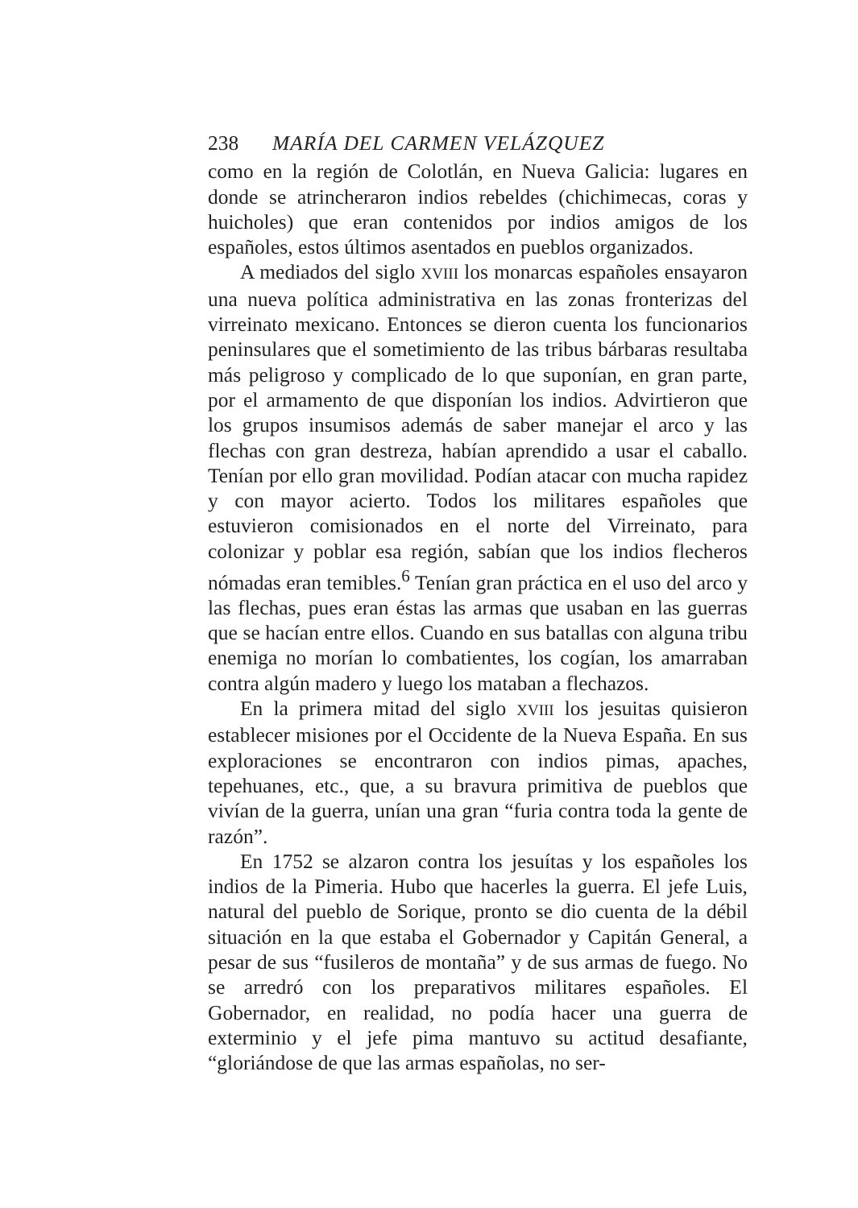238 MARÍA DEL CARMEN VELÁZQUEZ
como en la región de Colotlán, en Nueva Galicia: lugares en donde se atrincheraron indios rebeldes (chichimecas, coras y huicholes) que eran contenidos por indios amigos de los españoles, estos últimos asentados en pueblos organizados.
A mediados del siglo XVIII los monarcas españoles ensayaron una nueva política administrativa en las zonas fronterizas del virreinato mexicano. Entonces se dieron cuenta los funcionarios peninsulares que el sometimiento de las tribus bárbaras resultaba más peligroso y complicado de lo que suponían, en gran parte, por el armamento de que disponían los indios. Advirtieron que los grupos insumisos además de saber manejar el arco y las flechas con gran destreza, habían aprendido a usar el caballo. Tenían por ello gran movilidad. Podían atacar con mucha rapidez y con mayor acierto. Todos los militares españoles que estuvieron comisionados en el norte del Virreinato, para colonizar y poblar esa región, sabían que los indios flecheros nómadas eran temibles.<sup>6</sup> Tenían gran práctica en el uso del arco y las flechas, pues eran éstas las armas que usaban en las guerras que se hacían entre ellos. Cuando en sus batallas con alguna tribu enemiga no morían lo combatientes, los cogían, los amarraban contra algún madero y luego los mataban a flechazos.
En la primera mitad del siglo XVIII los jesuitas quisieron establecer misiones por el Occidente de la Nueva España. En sus exploraciones se encontraron con indios pimas, apaches, tepehuanes, etc., que, a su bravura primitiva de pueblos que vivían de la guerra, unían una gran “furia contra toda la gente de razón”.
En 1752 se alzaron contra los jesuítas y los españoles los indios de la Pimeria. Hubo que hacerles la guerra. El jefe Luis, natural del pueblo de Sorique, pronto se dio cuenta de la débil situación en la que estaba el Gobernador y Capitán General, a pesar de sus “fusileros de montaña” y de sus armas de fuego. No se arredró con los preparativos militares españoles. El Gobernador, en realidad, no podía hacer una guerra de exterminio y el jefe pima mantuvo su actitud desafiante, “gloriándose de que las armas españolas, no ser-